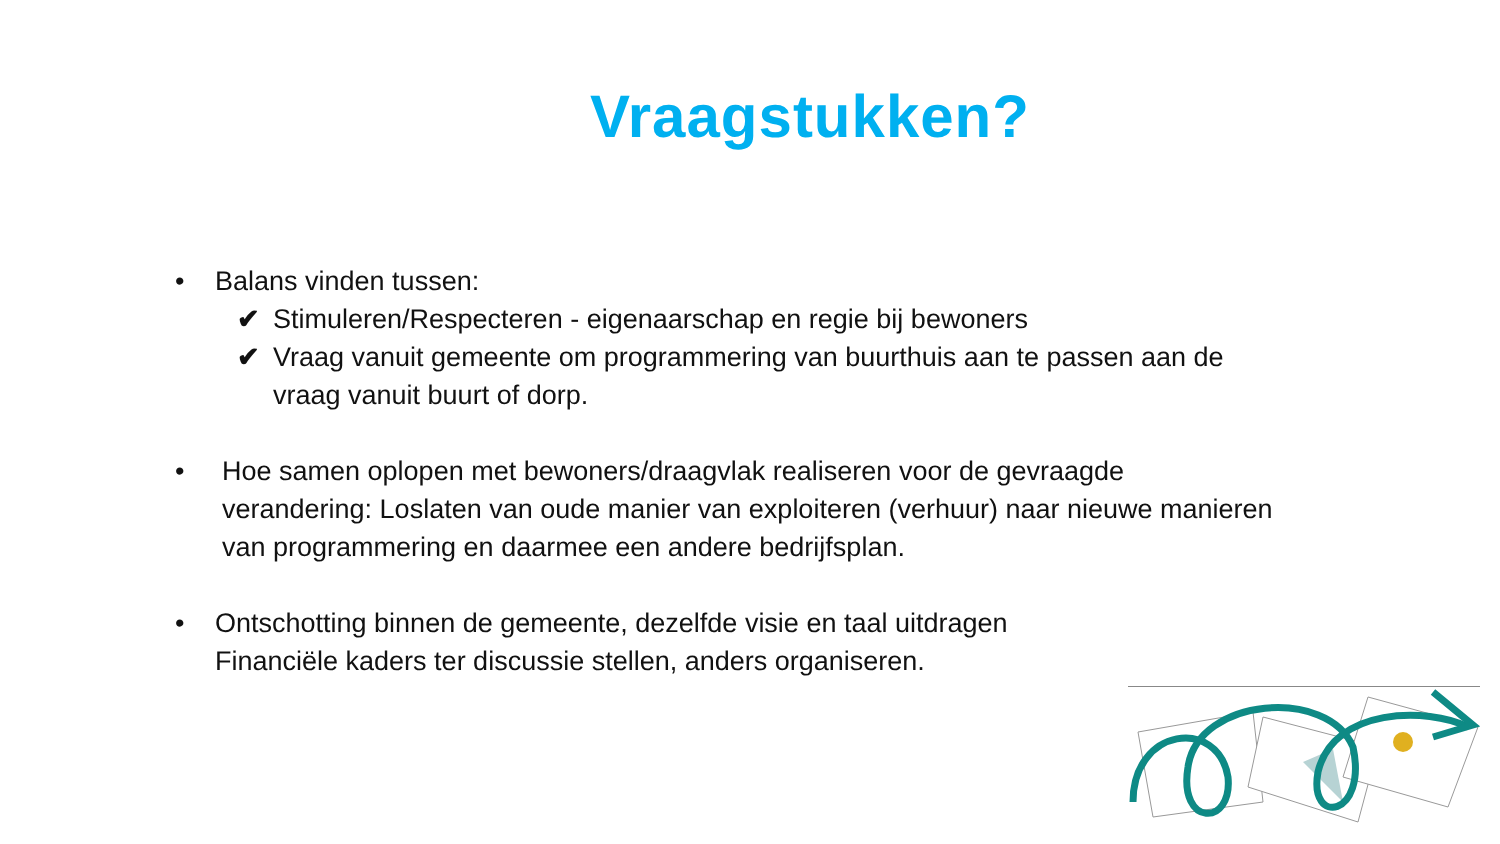Vraagstukken?
• Balans vinden tussen:
✔ Stimuleren/Respecteren - eigenaarschap en regie bij bewoners
✔ Vraag vanuit gemeente om programmering van buurthuis aan te passen aan de vraag vanuit buurt of dorp.
• Hoe samen oplopen met bewoners/draagvlak realiseren voor de gevraagde verandering: Loslaten van oude manier van exploiteren (verhuur) naar nieuwe manieren van programmering en daarmee een andere bedrijfsplan.
• Ontschotting binnen de gemeente, dezelfde visie en taal uitdragen
Financiële kaders ter discussie stellen, anders organiseren.